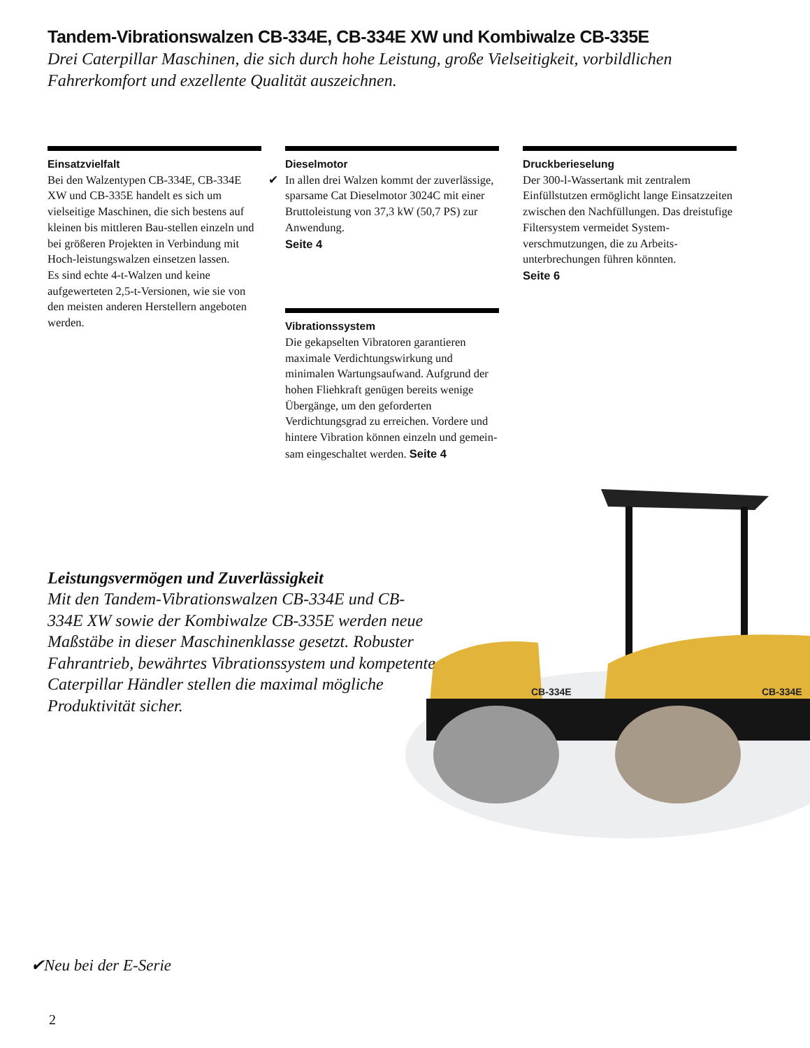Tandem-Vibrationswalzen CB-334E, CB-334E XW und Kombiwalze CB-335E
Drei Caterpillar Maschinen, die sich durch hohe Leistung, große Vielseitigkeit, vorbildlichen Fahrerkomfort und exzellente Qualität auszeichnen.
Einsatzvielfalt
Bei den Walzentypen CB-334E, CB-334E XW und CB-335E handelt es sich um vielseitige Maschinen, die sich bestens auf kleinen bis mittleren Bau-stellen einzeln und bei größeren Projekten in Verbindung mit Hoch-leistungswalzen einsetzen lassen.
Es sind echte 4-t-Walzen und keine aufgewerteten 2,5-t-Versionen, wie sie von den meisten anderen Herstellern angeboten werden.
Dieselmotor
✔ In allen drei Walzen kommt der zuverlässige, sparsame Cat Dieselmotor 3024C mit einer Bruttoleistung von 37,3 kW (50,7 PS) zur Anwendung.
Seite 4
Vibrationssystem
Die gekapselten Vibratoren garantieren maximale Verdichtungswirkung und minimalen Wartungsaufwand. Aufgrund der hohen Fliehkraft genügen bereits wenige Übergänge, um den geforderten Verdichtungsgrad zu erreichen. Vordere und hintere Vibration können einzeln und gemein-sam eingeschaltet werden. Seite 4
Druckberieselung
Der 300-l-Wassertank mit zentralem Einfüllstutzen ermöglicht lange Einsatzzeiten zwischen den Nachfüllungen. Das dreistufige Filtersystem vermeidet System-verschmutzungen, die zu Arbeits-unterbrechungen führen könnten.
Seite 6
Leistungsvermögen und Zuverlässigkeit
Mit den Tandem-Vibrationswalzen CB-334E und CB-334E XW sowie der Kombiwalze CB-335E werden neue Maßstäbe in dieser Maschinenklasse gesetzt. Robuster Fahrantrieb, bewährtes Vibrationssystem und kompetente Caterpillar Händler stellen die maximal mögliche Produktivität sicher.
CB-334E
CB-334E
✔Neu bei der E-Serie
2